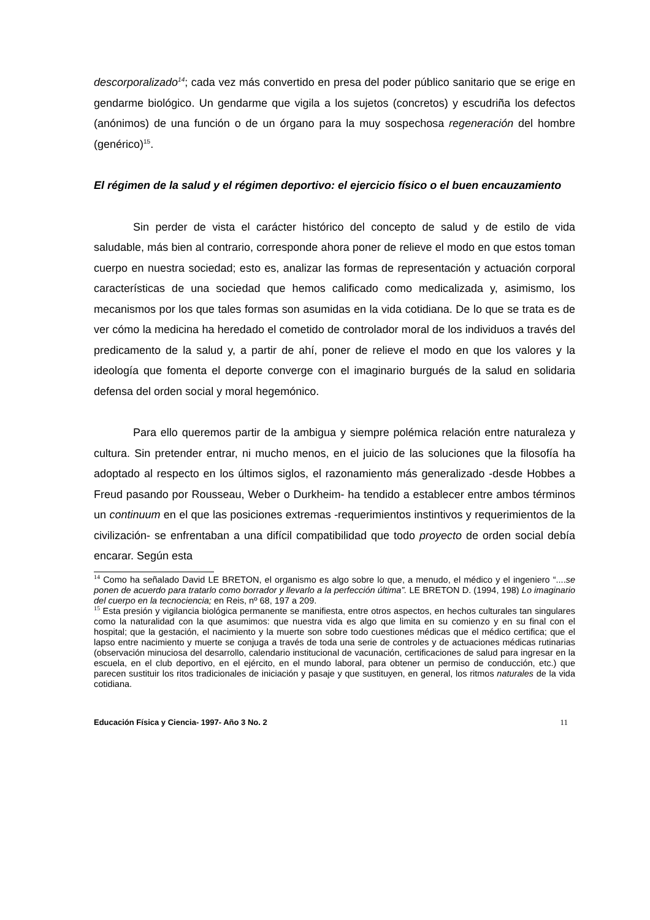descorporalizado<sup>14</sup>; cada vez más convertido en presa del poder público sanitario que se erige en gendarme biológico. Un gendarme que vigila a los sujetos (concretos) y escudriña los defectos (anónimos) de una función o de un órgano para la muy sospechosa regeneración del hombre (genérico)<sup>15</sup>.
El régimen de la salud y el régimen deportivo: el ejercicio físico o el buen encauzamiento
Sin perder de vista el carácter histórico del concepto de salud y de estilo de vida saludable, más bien al contrario, corresponde ahora poner de relieve el modo en que estos toman cuerpo en nuestra sociedad; esto es, analizar las formas de representación y actuación corporal características de una sociedad que hemos calificado como medicalizada y, asimismo, los mecanismos por los que tales formas son asumidas en la vida cotidiana. De lo que se trata es de ver cómo la medicina ha heredado el cometido de controlador moral de los individuos a través del predicamento de la salud y, a partir de ahí, poner de relieve el modo en que los valores y la ideología que fomenta el deporte converge con el imaginario burgués de la salud en solidaria defensa del orden social y moral hegemónico.
Para ello queremos partir de la ambigua y siempre polémica relación entre naturaleza y cultura. Sin pretender entrar, ni mucho menos, en el juicio de las soluciones que la filosofía ha adoptado al respecto en los últimos siglos, el razonamiento más generalizado -desde Hobbes a Freud pasando por Rousseau, Weber o Durkheim- ha tendido a establecer entre ambos términos un continuum en el que las posiciones extremas -requerimientos instintivos y requerimientos de la civilización- se enfrentaban a una difícil compatibilidad que todo proyecto de orden social debía encarar. Según esta
<sup>14</sup> Como ha señalado David LE BRETON, el organismo es algo sobre lo que, a menudo, el médico y el ingeniero “....se ponen de acuerdo para tratarlo como borrador y llevarlo a la perfección última”. LE BRETON D. (1994, 198) Lo imaginario del cuerpo en la tecnociencia; en Reis, nº 68, 197 a 209.
<sup>15</sup> Esta presión y vigilancia biológica permanente se manifiesta, entre otros aspectos, en hechos culturales tan singulares como la naturalidad con la que asumimos: que nuestra vida es algo que limita en su comienzo y en su final con el hospital; que la gestación, el nacimiento y la muerte son sobre todo cuestiones médicas que el médico certifica; que el lapso entre nacimiento y muerte se conjuga a través de toda una serie de controles y de actuaciones médicas rutinarias (observación minuciosa del desarrollo, calendario institucional de vacunación, certificaciones de salud para ingresar en la escuela, en el club deportivo, en el ejército, en el mundo laboral, para obtener un permiso de conducción, etc.) que parecen sustituir los ritos tradicionales de iniciación y pasaje y que sustituyen, en general, los ritmos naturales de la vida cotidiana.
Educación Física y Ciencia- 1997- Año 3 No. 2 11